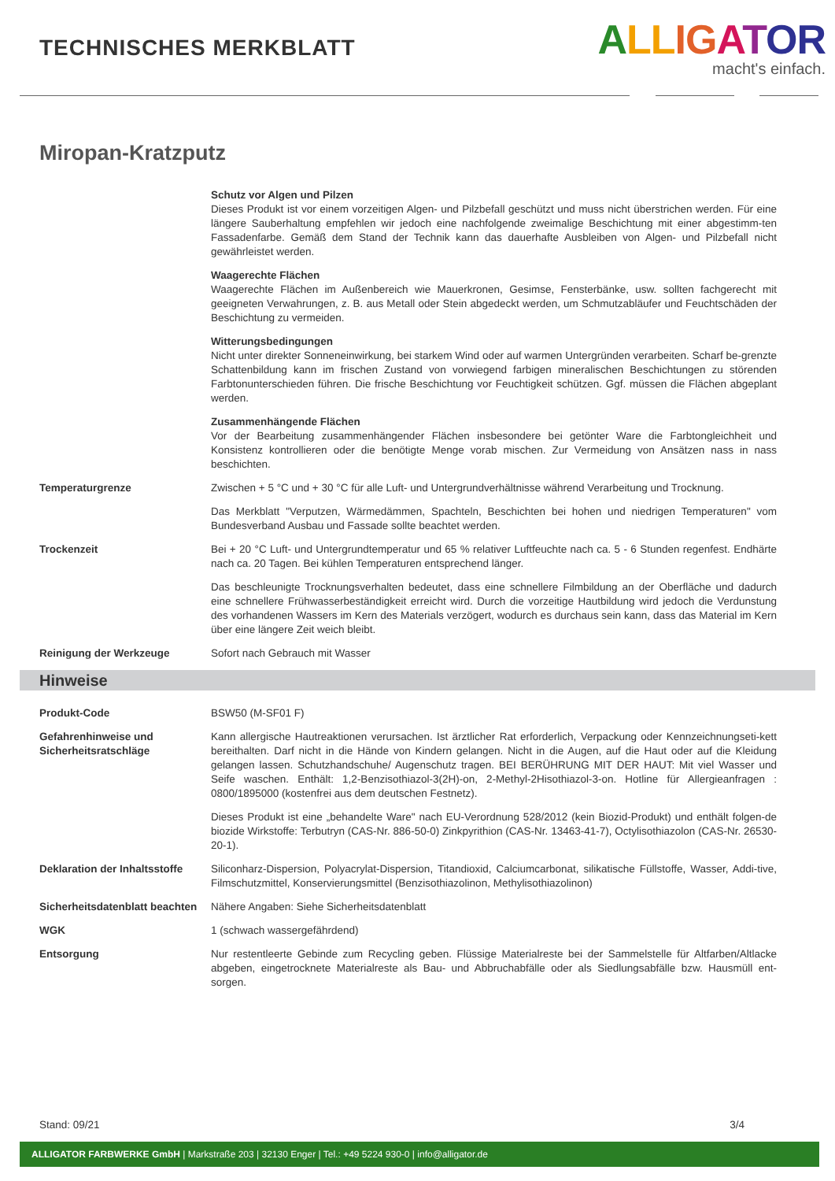TECHNISCHES MERKBLATT
ALL IG ATOR
macht's einfach.
Miropan-Kratzputz
Schutz vor Algen und Pilzen
Dieses Produkt ist vor einem vorzeitigen Algen- und Pilzbefall geschützt und muss nicht überstrichen werden. Für eine längere Sauberhaltung empfehlen wir jedoch eine nachfolgende zweimalige Beschichtung mit einer abgestimm-ten Fassadenfarbe. Gemäß dem Stand der Technik kann das dauerhafte Ausbleiben von Algen- und Pilzbefall nicht gewährleistet werden.
Waagerechte Flächen
Waagerechte Flächen im Außenbereich wie Mauerkronen, Gesimse, Fensterbänke, usw. sollten fachgerecht mit geeigneten Verwahrungen, z. B. aus Metall oder Stein abgedeckt werden, um Schmutzabläufer und Feuchtschäden der Beschichtung zu vermeiden.
Witterungsbedingungen
Nicht unter direkter Sonneneinwirkung, bei starkem Wind oder auf warmen Untergründen verarbeiten. Scharf be-grenzte Schattenbildung kann im frischen Zustand von vorwiegend farbigen mineralischen Beschichtungen zu störenden Farbtonunterschieden führen. Die frische Beschichtung vor Feuchtigkeit schützen. Ggf. müssen die Flächen abgeplant werden.
Zusammenhängende Flächen
Vor der Bearbeitung zusammenhängender Flächen insbesondere bei getönter Ware die Farbtongleichheit und Konsistenz kontrollieren oder die benötigte Menge vorab mischen. Zur Vermeidung von Ansätzen nass in nass beschichten.
Temperaturgrenze Zwischen + 5 °C und + 30 °C für alle Luft- und Untergrundverhältnisse während Verarbeitung und Trocknung.
Das Merkblatt "Verputzen, Wärmedämmen, Spachteln, Beschichten bei hohen und niedrigen Temperaturen" vom Bundesverband Ausbau und Fassade sollte beachtet werden.
Trockenzeit Bei + 20 °C Luft- und Untergrundtemperatur und 65 % relativer Luftfeuchte nach ca. 5 - 6 Stunden regenfest. Endhärte nach ca. 20 Tagen. Bei kühlen Temperaturen entsprechend länger.
Das beschleunigte Trocknungsverhalten bedeutet, dass eine schnellere Filmbildung an der Oberfläche und dadurch eine schnellere Frühwasserbeständigkeit erreicht wird. Durch die vorzeitige Hautbildung wird jedoch die Verdunstung des vorhandenen Wassers im Kern des Materials verzögert, wodurch es durchaus sein kann, dass das Material im Kern über eine längere Zeit weich bleibt.
Reinigung der Werkzeuge Sofort nach Gebrauch mit Wasser
Hinweise
Produkt-Code BSW50 (M-SF01 F)
Gefahrenhinweise und Sicherheitsratschläge
Kann allergische Hautreaktionen verursachen. Ist ärztlicher Rat erforderlich, Verpackung oder Kennzeichnungseti-kett bereithalten. Darf nicht in die Hände von Kindern gelangen. Nicht in die Augen, auf die Haut oder auf die Kleidung gelangen lassen. Schutzhandschuhe/ Augenschutz tragen. BEI BERÜHRUNG MIT DER HAUT: Mit viel Wasser und Seife waschen. Enthält: 1,2-Benzisothiazol-3(2H)-on, 2-Methyl-2Hisothiazol-3-on. Hotline für Allergieanfragen : 0800/1895000 (kostenfrei aus dem deutschen Festnetz).
Dieses Produkt ist eine „behandelte Ware" nach EU-Verordnung 528/2012 (kein Biozid-Produkt) und enthält folgen-de biozide Wirkstoffe: Terbutryn (CAS-Nr. 886-50-0) Zinkpyrithion (CAS-Nr. 13463-41-7), Octylisothiazolon (CAS-Nr. 26530-20-1).
Deklaration der Inhaltsstoffe
Siliconharz-Dispersion, Polyacrylat-Dispersion, Titandioxid, Calciumcarbonat, silikatische Füllstoffe, Wasser, Addi-tive, Filmschutzmittel, Konservierungsmittel (Benzisothiazolinon, Methylisothiazolinon)
Sicherheitsdatenblatt beachten
Nähere Angaben: Siehe Sicherheitsdatenblatt
WGK 1 (schwach wassergefährdend)
Entsorgung Nur restentleerte Gebinde zum Recycling geben. Flüssige Materialreste bei der Sammelstelle für Altfarben/Altlacke abgeben, eingetrocknete Materialreste als Bau- und Abbruchabfälle oder als Siedlungsabfälle bzw. Hausmüll ent-sorgen.
Stand: 09/21 3/4
ALLIGATOR FARBWERKE GmbH | Markstraße 203 | 32130 Enger | Tel.: +49 5224 930-0 | info@alligator.de